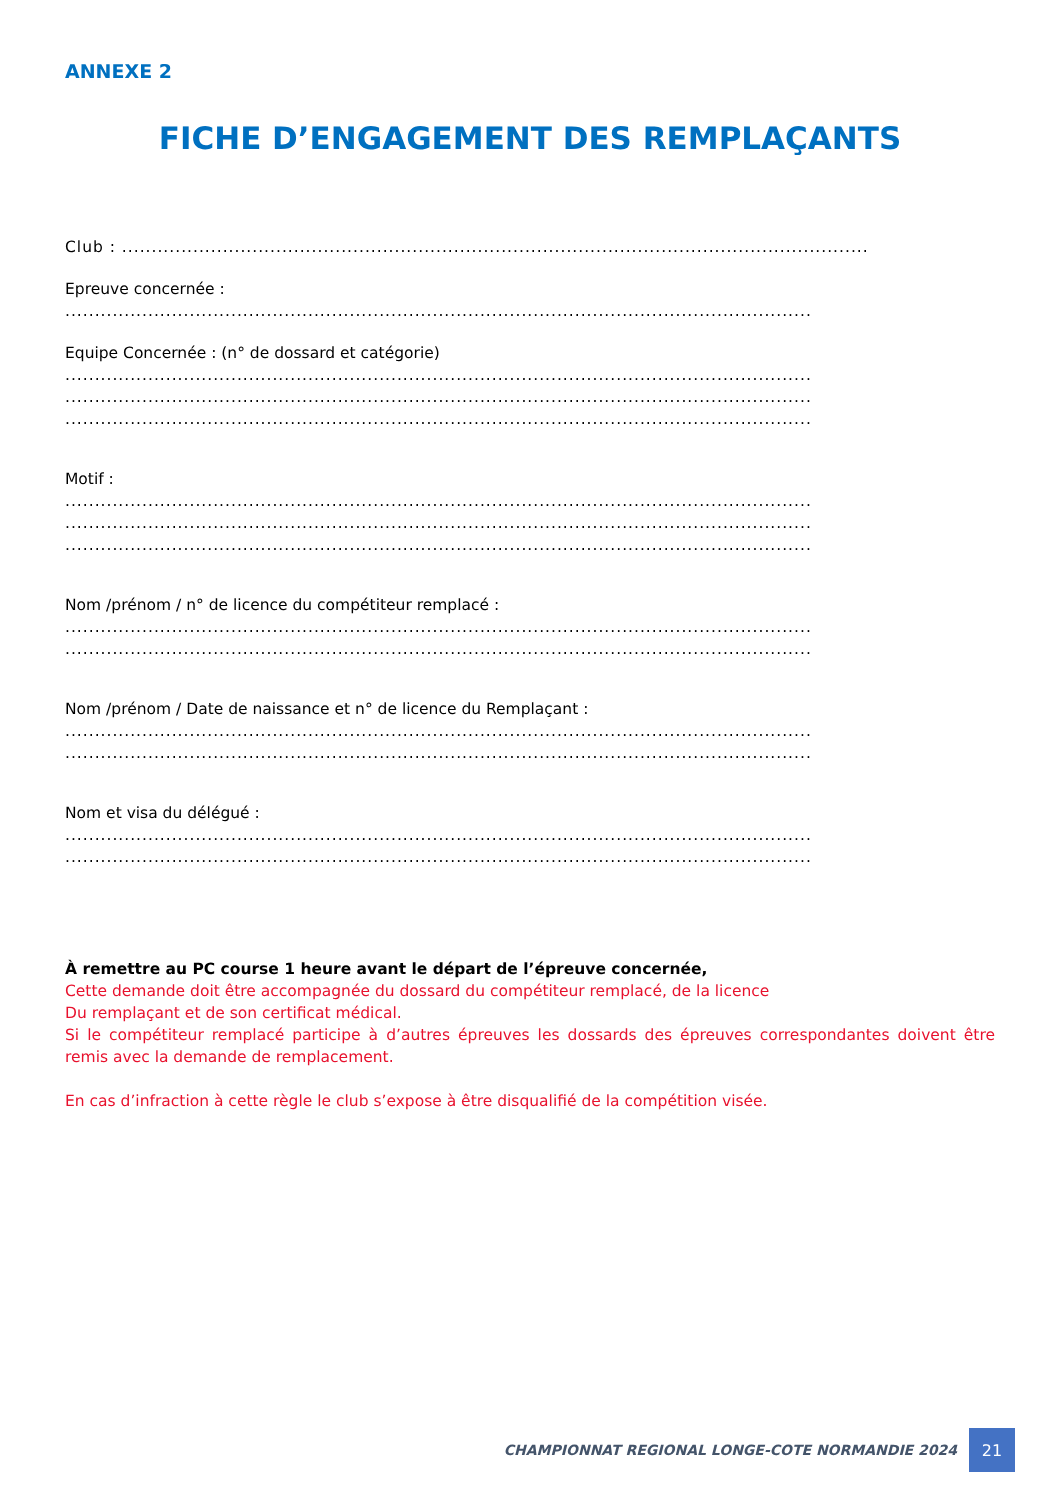ANNEXE 2
FICHE D’ENGAGEMENT DES REMPLAÇANTS
Club : ..............................................................................................................................
Epreuve concernée :
..............................................................................................................................
Equipe Concernée : (n° de dossard et catégorie)
..............................................................................................................................
..............................................................................................................................
..............................................................................................................................
Motif :
..............................................................................................................................
..............................................................................................................................
..............................................................................................................................
Nom /prénom / n° de licence du compétiteur remplacé :
..............................................................................................................................
..............................................................................................................................
Nom /prénom / Date de naissance et n° de licence du Remplaçant :
..............................................................................................................................
..............................................................................................................................
Nom et visa du délégué :
..............................................................................................................................
..............................................................................................................................
À remettre au PC course 1 heure avant le départ de l’épreuve concernée,
Cette demande doit être accompagnée du dossard du compétiteur remplacé, de la licence
Du remplaçant et de son certificat médical.
Si le compétiteur remplacé participe à d’autres épreuves les dossards des épreuves correspondantes doivent être remis avec la demande de remplacement.
En cas d’infraction à cette règle le club s’expose à être disqualifié de la compétition visée.
CHAMPIONNAT REGIONAL LONGE-COTE NORMANDIE 2024
21